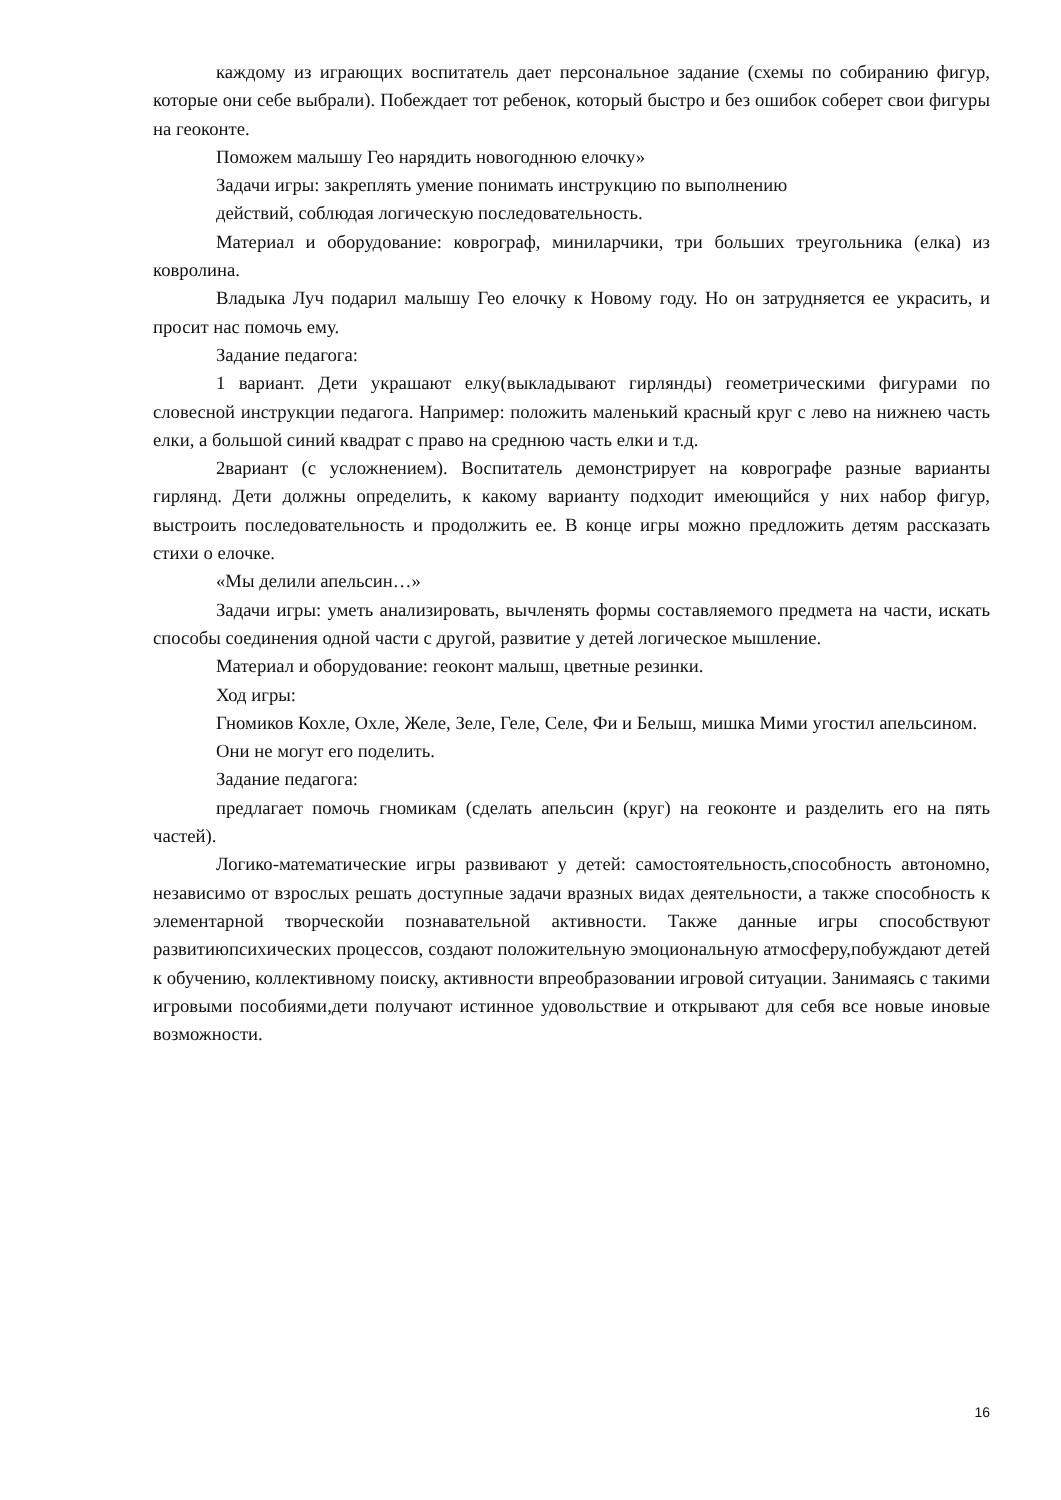каждому из играющих воспитатель дает персональное задание (схемы по собиранию фигур, которые они себе выбрали). Побеждает тот ребенок, который быстро и без ошибок соберет свои фигуры на геоконте.
Поможем малышу Гео нарядить новогоднюю елочку»
Задачи игры: закреплять умение понимать инструкцию по выполнению
действий, соблюдая логическую последовательность.
Материал и оборудование: коврограф, миниларчики, три больших треугольника (елка) из ковролина.
Владыка Луч подарил малышу Гео елочку к Новому году. Но он затрудняется ее украсить, и просит нас помочь ему.
Задание педагога:
1 вариант. Дети украшают елку(выкладывают гирлянды) геометрическими фигурами по словесной инструкции педагога. Например: положить маленький красный круг с лево на нижнею часть елки, а большой синий квадрат с право на среднюю часть елки и т.д.
2вариант (с усложнением). Воспитатель демонстрирует на коврографе разные варианты гирлянд. Дети должны определить, к какому варианту подходит имеющийся у них набор фигур, выстроить последовательность и продолжить ее. В конце игры можно предложить детям рассказать стихи о елочке.
«Мы делили апельсин…»
Задачи игры: уметь анализировать, вычленять формы составляемого предмета на части, искать способы соединения одной части с другой, развитие у детей логическое мышление.
Материал и оборудование: геоконт малыш, цветные резинки.
Ход игры:
Гномиков Кохле, Охле, Желе, Зеле, Геле, Селе, Фи и Белыш, мишка Мими угостил апельсином.
Они не могут его поделить.
Задание педагога:
предлагает помочь гномикам (сделать апельсин (круг) на геоконте и разделить его на пять частей).
Логико-математические игры развивают у детей: самостоятельность,способность автономно, независимо от взрослых решать доступные задачи вразных видах деятельности, а также способность к элементарной творческойи познавательной активности. Также данные игры способствуют развитиюпсихических процессов, создают положительную эмоциональную атмосферу,побуждают детей к обучению, коллективному поиску, активности впреобразовании игровой ситуации. Занимаясь с такими игровыми пособиями,дети получают истинное удовольствие и открывают для себя все новые иновые возможности.
16